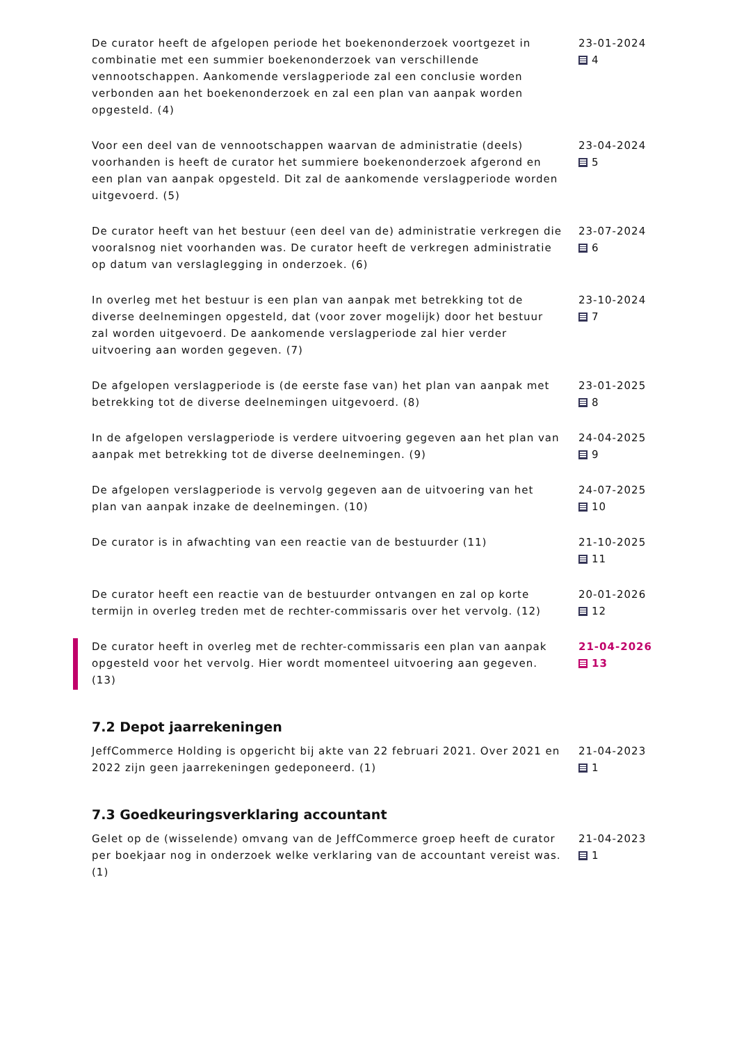De curator heeft de afgelopen periode het boekenonderzoek voortgezet in combinatie met een summier boekenonderzoek van verschillende vennootschappen. Aankomende verslagperiode zal een conclusie worden verbonden aan het boekenonderzoek en zal een plan van aanpak worden opgesteld. (4)
23-01-2024
4
Voor een deel van de vennootschappen waarvan de administratie (deels) voorhanden is heeft de curator het summiere boekenonderzoek afgerond en een plan van aanpak opgesteld. Dit zal de aankomende verslagperiode worden uitgevoerd. (5)
23-04-2024
5
De curator heeft van het bestuur (een deel van de) administratie verkregen die vooralsnog niet voorhanden was. De curator heeft de verkregen administratie op datum van verslaglegging in onderzoek. (6)
23-07-2024
6
In overleg met het bestuur is een plan van aanpak met betrekking tot de diverse deelnemingen opgesteld, dat (voor zover mogelijk) door het bestuur zal worden uitgevoerd. De aankomende verslagperiode zal hier verder uitvoering aan worden gegeven. (7)
23-10-2024
7
De afgelopen verslagperiode is (de eerste fase van) het plan van aanpak met betrekking tot de diverse deelnemingen uitgevoerd. (8)
23-01-2025
8
In de afgelopen verslagperiode is verdere uitvoering gegeven aan het plan van aanpak met betrekking tot de diverse deelnemingen. (9)
24-04-2025
9
De afgelopen verslagperiode is vervolg gegeven aan de uitvoering van het plan van aanpak inzake de deelnemingen. (10)
24-07-2025
10
De curator is in afwachting van een reactie van de bestuurder (11) 21-10-2025
11
De curator heeft een reactie van de bestuurder ontvangen en zal op korte termijn in overleg treden met de rechter-commissaris over het vervolg. (12)
20-01-2026
12
De curator heeft in overleg met de rechter-commissaris een plan van aanpak opgesteld voor het vervolg. Hier wordt momenteel uitvoering aan gegeven. (13)
21-04-2026
13
7.2 Depot jaarrekeningen
JeffCommerce Holding is opgericht bij akte van 22 februari 2021. Over 2021 en 2022 zijn geen jaarrekeningen gedeponeerd. (1)
21-04-2023
1
7.3 Goedkeuringsverklaring accountant
Gelet op de (wisselende) omvang van de JeffCommerce groep heeft de curator per boekjaar nog in onderzoek welke verklaring van de accountant vereist was. (1)
21-04-2023
1